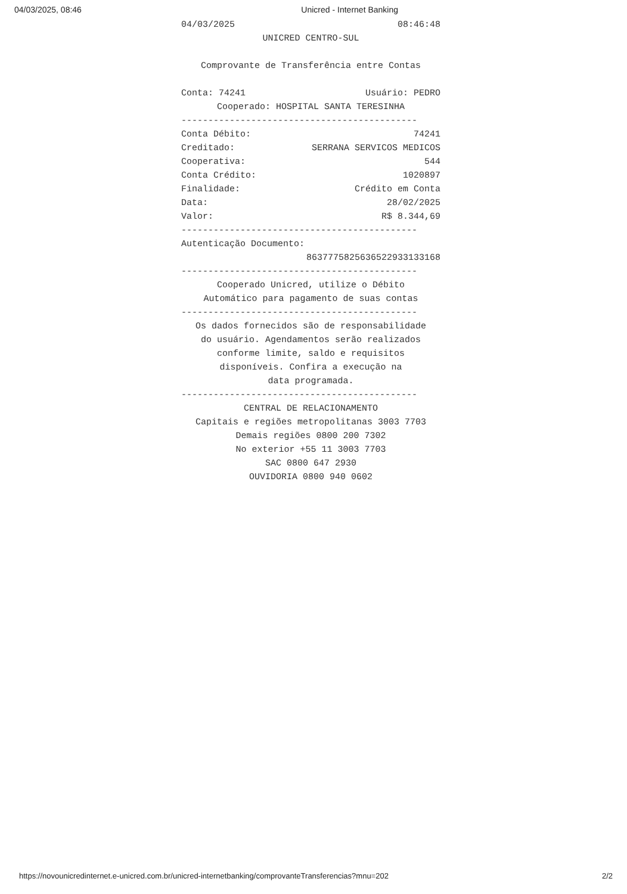04/03/2025, 08:46 Unicred - Internet Banking
04/03/2025 08:46:48
UNICRED CENTRO-SUL
Comprovante de Transferência entre Contas
Conta: 74241 Usuário: PEDRO
Cooperado: HOSPITAL SANTA TERESINHA
--------------------------------------------
Conta Débito: 74241
Creditado: SERRANA SERVICOS MEDICOS
Cooperativa: 544
Conta Crédito: 1020897
Finalidade: Crédito em Conta
Data: 28/02/2025
Valor: R$ 8.344,69
--------------------------------------------
Autenticação Documento:
8637775825636522933133168
--------------------------------------------
Cooperado Unicred, utilize o Débito
Automático para pagamento de suas contas
--------------------------------------------
Os dados fornecidos são de responsabilidade
do usuário. Agendamentos serão realizados
conforme limite, saldo e requisitos
disponíveis. Confira a execução na
data programada.
--------------------------------------------
CENTRAL DE RELACIONAMENTO
Capitais e regiões metropolitanas 3003 7703
Demais regiões 0800 200 7302
No exterior +55 11 3003 7703
SAC 0800 647 2930
OUVIDORIA 0800 940 0602
https://novounicredinternet.e-unicred.com.br/unicred-internetbanking/comprovanteTransferencias?mnu=202 2/2